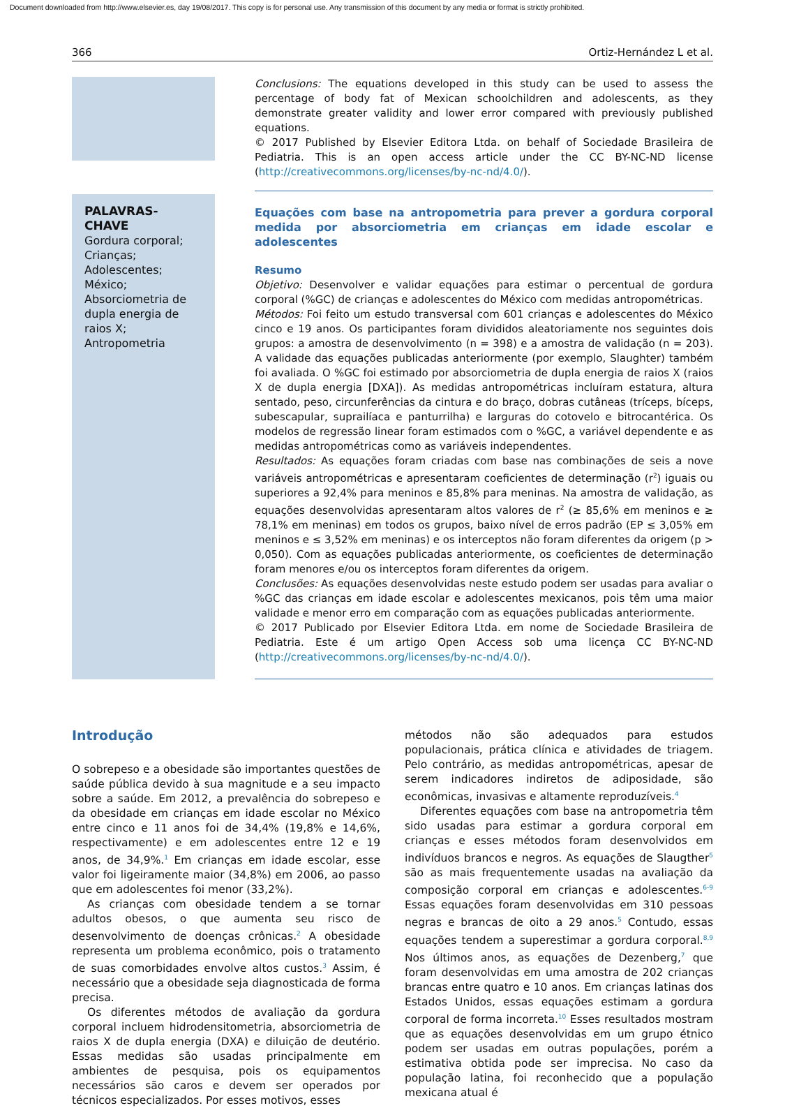Document downloaded from http://www.elsevier.es, day 19/08/2017. This copy is for personal use. Any transmission of this document by any media or format is strictly prohibited.
366 Ortiz-Hernández L et al.
Conclusions: The equations developed in this study can be used to assess the percentage of body fat of Mexican schoolchildren and adolescents, as they demonstrate greater validity and lower error compared with previously published equations.
© 2017 Published by Elsevier Editora Ltda. on behalf of Sociedade Brasileira de Pediatria. This is an open access article under the CC BY-NC-ND license (http://creativecommons.org/licenses/by-nc-nd/4.0/).
PALAVRAS-CHAVE
Gordura corporal;
Crianças;
Adolescentes;
México;
Absorciometria de dupla energia de raios X;
Antropometria
Equações com base na antropometria para prever a gordura corporal medida por absorciometria em crianças em idade escolar e adolescentes
Resumo
Objetivo: Desenvolver e validar equações para estimar o percentual de gordura corporal (%GC) de crianças e adolescentes do México com medidas antropométricas.
Métodos: Foi feito um estudo transversal com 601 crianças e adolescentes do México cinco e 19 anos. Os participantes foram divididos aleatoriamente nos seguintes dois grupos: a amostra de desenvolvimento (n = 398) e a amostra de validação (n = 203). A validade das equações publicadas anteriormente (por exemplo, Slaughter) também foi avaliada. O %GC foi estimado por absorciometria de dupla energia de raios X (raios X de dupla energia [DXA]). As medidas antropométricas incluíram estatura, altura sentado, peso, circunferências da cintura e do braço, dobras cutâneas (tríceps, bíceps, subescapular, suprailíaca e panturrilha) e larguras do cotovelo e bitrocantérica. Os modelos de regressão linear foram estimados com o %GC, a variável dependente e as medidas antropométricas como as variáveis independentes.
Resultados: As equações foram criadas com base nas combinações de seis a nove variáveis antropométricas e apresentaram coeficientes de determinação (r<sup>2</sup>) iguais ou superiores a 92,4% para meninos e 85,8% para meninas. Na amostra de validação, as equações desenvolvidas apresentaram altos valores de r<sup>2</sup> (≥ 85,6% em meninos e ≥ 78,1% em meninas) em todos os grupos, baixo nível de erros padrão (EP ≤ 3,05% em meninos e ≤ 3,52% em meninas) e os interceptos não foram diferentes da origem (p > 0,050). Com as equações publicadas anteriormente, os coeficientes de determinação foram menores e/ou os interceptos foram diferentes da origem.
Conclusões: As equações desenvolvidas neste estudo podem ser usadas para avaliar o %GC das crianças em idade escolar e adolescentes mexicanos, pois têm uma maior validade e menor erro em comparação com as equações publicadas anteriormente.
© 2017 Publicado por Elsevier Editora Ltda. em nome de Sociedade Brasileira de Pediatria. Este é um artigo Open Access sob uma licença CC BY-NC-ND (http://creativecommons.org/licenses/by-nc-nd/4.0/).
Introdução
O sobrepeso e a obesidade são importantes questões de saúde pública devido à sua magnitude e a seu impacto sobre a saúde. Em 2012, a prevalência do sobrepeso e da obesidade em crianças em idade escolar no México entre cinco e 11 anos foi de 34,4% (19,8% e 14,6%, respectivamente) e em adolescentes entre 12 e 19 anos, de 34,9%.<sup>1</sup> Em crianças em idade escolar, esse valor foi ligeiramente maior (34,8%) em 2006, ao passo que em adolescentes foi menor (33,2%).
As crianças com obesidade tendem a se tornar adultos obesos, o que aumenta seu risco de desenvolvimento de doenças crônicas.<sup>2</sup> A obesidade representa um problema econômico, pois o tratamento de suas comorbidades envolve altos custos.<sup>3</sup> Assim, é necessário que a obesidade seja diagnosticada de forma precisa.
Os diferentes métodos de avaliação da gordura corporal incluem hidrodensitometria, absorciometria de raios X de dupla energia (DXA) e diluição de deutério. Essas medidas são usadas principalmente em ambientes de pesquisa, pois os equipamentos necessários são caros e devem ser operados por técnicos especializados. Por esses motivos, esses
métodos não são adequados para estudos populacionais, prática clínica e atividades de triagem. Pelo contrário, as medidas antropométricas, apesar de serem indicadores indiretos de adiposidade, são econômicas, invasivas e altamente reproduzíveis.<sup>4</sup>
Diferentes equações com base na antropometria têm sido usadas para estimar a gordura corporal em crianças e esses métodos foram desenvolvidos em indivíduos brancos e negros. As equações de Slaugther<sup>5</sup> são as mais frequentemente usadas na avaliação da composição corporal em crianças e adolescentes.<sup>6-9</sup> Essas equações foram desenvolvidas em 310 pessoas negras e brancas de oito a 29 anos.<sup>5</sup> Contudo, essas equações tendem a superestimar a gordura corporal.<sup>8,9</sup> Nos últimos anos, as equações de Dezenberg,<sup>7</sup> que foram desenvolvidas em uma amostra de 202 crianças brancas entre quatro e 10 anos. Em crianças latinas dos Estados Unidos, essas equações estimam a gordura corporal de forma incorreta.<sup>10</sup> Esses resultados mostram que as equações desenvolvidas em um grupo étnico podem ser usadas em outras populações, porém a estimativa obtida pode ser imprecisa. No caso da população latina, foi reconhecido que a população mexicana atual é